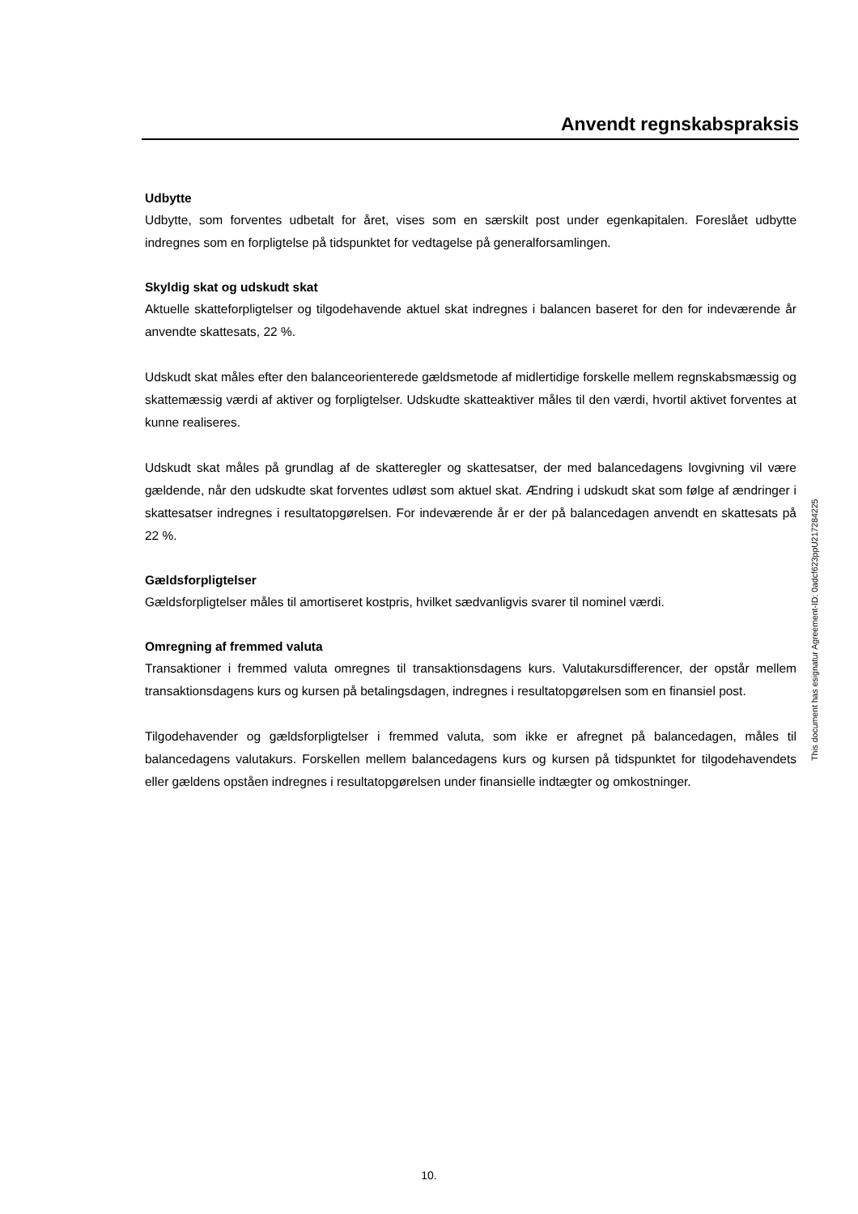Anvendt regnskabspraksis
Udbytte
Udbytte, som forventes udbetalt for året, vises som en særskilt post under egenkapitalen. Foreslået udbytte indregnes som en forpligtelse på tidspunktet for vedtagelse på generalforsamlingen.
Skyldig skat og udskudt skat
Aktuelle skatteforpligtelser og tilgodehavende aktuel skat indregnes i balancen baseret for den for indeværende år anvendte skattesats, 22 %.
Udskudt skat måles efter den balanceorienterede gældsmetode af midlertidige forskelle mellem regnskabsmæssig og skattemæssig værdi af aktiver og forpligtelser. Udskudte skatteaktiver måles til den værdi, hvortil aktivet forventes at kunne realiseres.
Udskudt skat måles på grundlag af de skatteregler og skattesatser, der med balancedagens lovgivning vil være gældende, når den udskudte skat forventes udløst som aktuel skat. Ændring i udskudt skat som følge af ændringer i skattesatser indregnes i resultatopgørelsen. For indeværende år er der på balancedagen anvendt en skattesats på 22 %.
Gældsforpligtelser
Gældsforpligtelser måles til amortiseret kostpris, hvilket sædvanligvis svarer til nominel værdi.
Omregning af fremmed valuta
Transaktioner i fremmed valuta omregnes til transaktionsdagens kurs. Valutakursdifferencer, der opstår mellem transaktionsdagens kurs og kursen på betalingsdagen, indregnes i resultatopgørelsen som en finansiel post.
Tilgodehavender og gældsforpligtelser i fremmed valuta, som ikke er afregnet på balancedagen, måles til balancedagens valutakurs. Forskellen mellem balancedagens kurs og kursen på tidspunktet for tilgodehavendets eller gældens opståen indregnes i resultatopgørelsen under finansielle indtægter og omkostninger.
This document has esignatur Agreement-ID: 0adcf623ppU217284225
10.